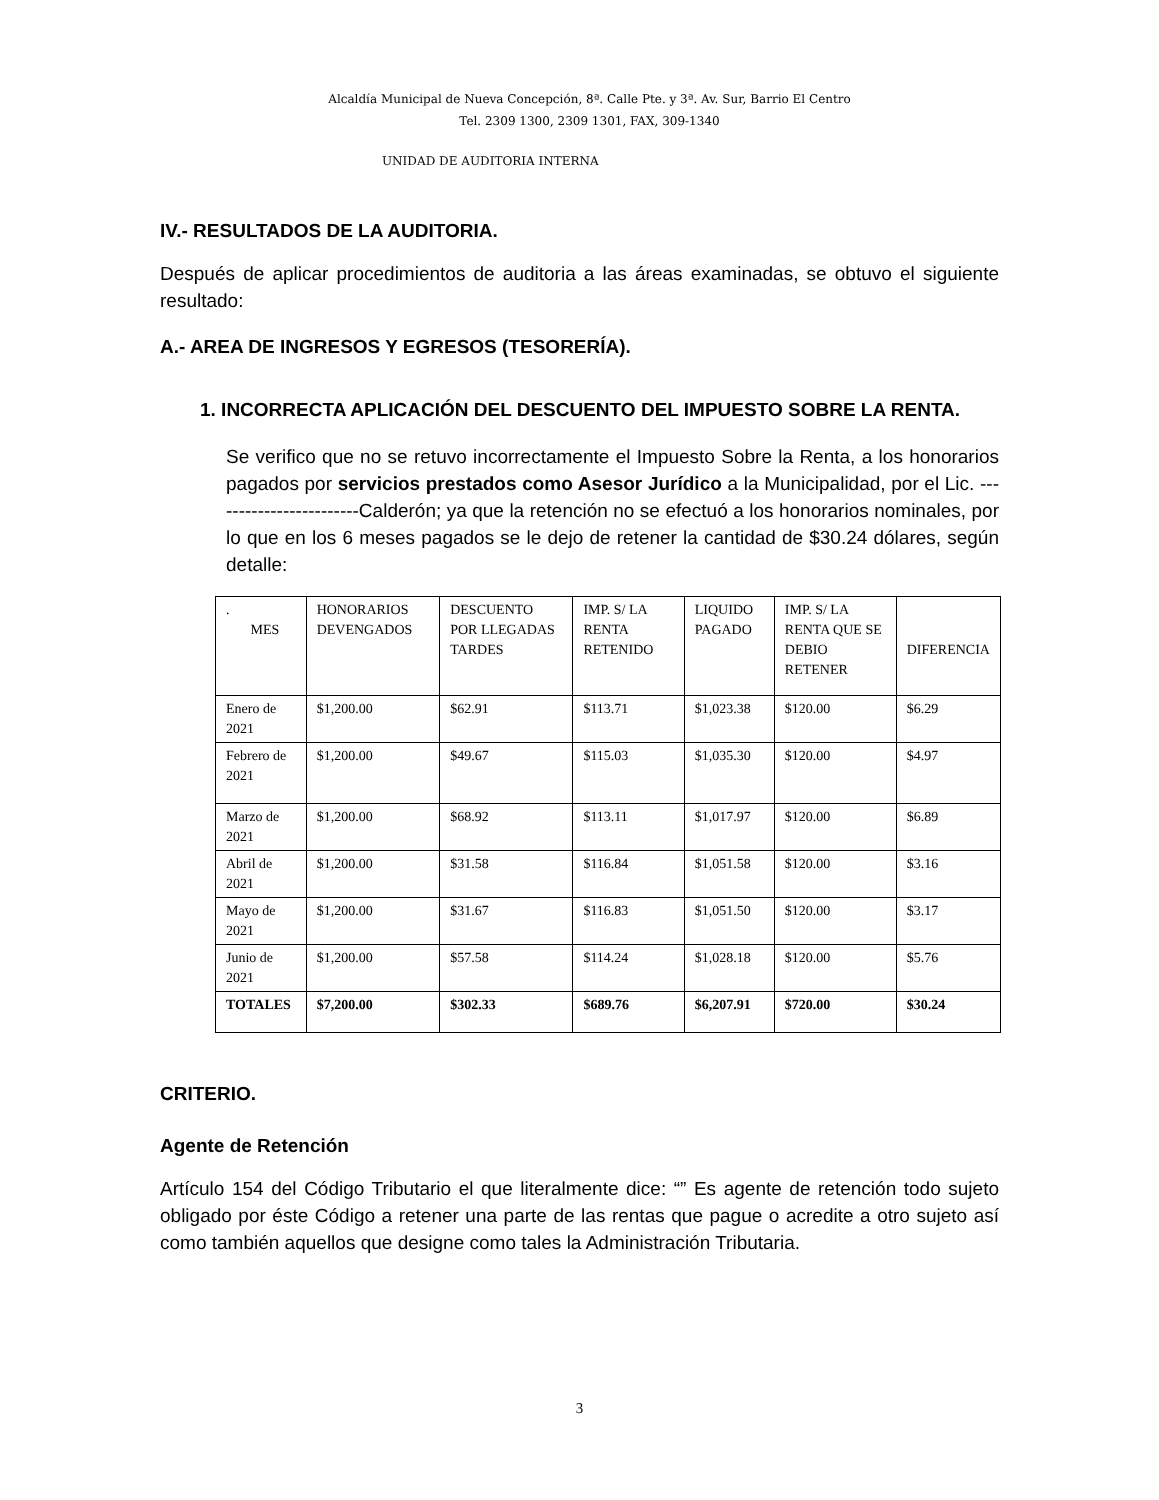Alcaldía Municipal de Nueva Concepción, 8ª. Calle Pte. y 3ª. Av. Sur, Barrio El Centro
Tel. 2309 1300, 2309 1301, FAX, 309-1340
UNIDAD DE AUDITORIA INTERNA
IV.- RESULTADOS DE LA AUDITORIA.
Después de aplicar procedimientos de auditoria a las áreas examinadas, se obtuvo el siguiente resultado:
A.- AREA DE INGRESOS Y EGRESOS (TESORERÍA).
1. INCORRECTA APLICACIÓN DEL DESCUENTO DEL IMPUESTO SOBRE LA RENTA.
Se verifico que no se retuvo incorrectamente el Impuesto Sobre la Renta, a los honorarios pagados por servicios prestados como Asesor Jurídico a la Municipalidad, por el Lic. ------------------------Calderón; ya que la retención no se efectuó a los honorarios nominales, por lo que en los 6 meses pagados se le dejo de retener la cantidad de $30.24 dólares, según detalle:
| . MES | HONORARIOS DEVENGADOS | DESCUENTO POR LLEGADAS TARDES | IMP. S/ LA RENTA RETENIDO | LIQUIDO PAGADO | IMP. S/ LA RENTA QUE SE DEBIO RETENER | DIFERENCIA |
| --- | --- | --- | --- | --- | --- | --- |
| Enero de 2021 | $1,200.00 | $62.91 | $113.71 | $1,023.38 | $120.00 | $6.29 |
| Febrero de 2021 | $1,200.00 | $49.67 | $115.03 | $1,035.30 | $120.00 | $4.97 |
| Marzo de 2021 | $1,200.00 | $68.92 | $113.11 | $1,017.97 | $120.00 | $6.89 |
| Abril de 2021 | $1,200.00 | $31.58 | $116.84 | $1,051.58 | $120.00 | $3.16 |
| Mayo de 2021 | $1,200.00 | $31.67 | $116.83 | $1,051.50 | $120.00 | $3.17 |
| Junio de 2021 | $1,200.00 | $57.58 | $114.24 | $1,028.18 | $120.00 | $5.76 |
| TOTALES | $7,200.00 | $302.33 | $689.76 | $6,207.91 | $720.00 | $30.24 |
CRITERIO.
Agente de Retención
Artículo 154 del Código Tributario el que literalmente dice: “” Es agente de retención todo sujeto obligado por éste Código a retener una parte de las rentas que pague o acredite a otro sujeto así como también aquellos que designe como tales la Administración Tributaria.
3